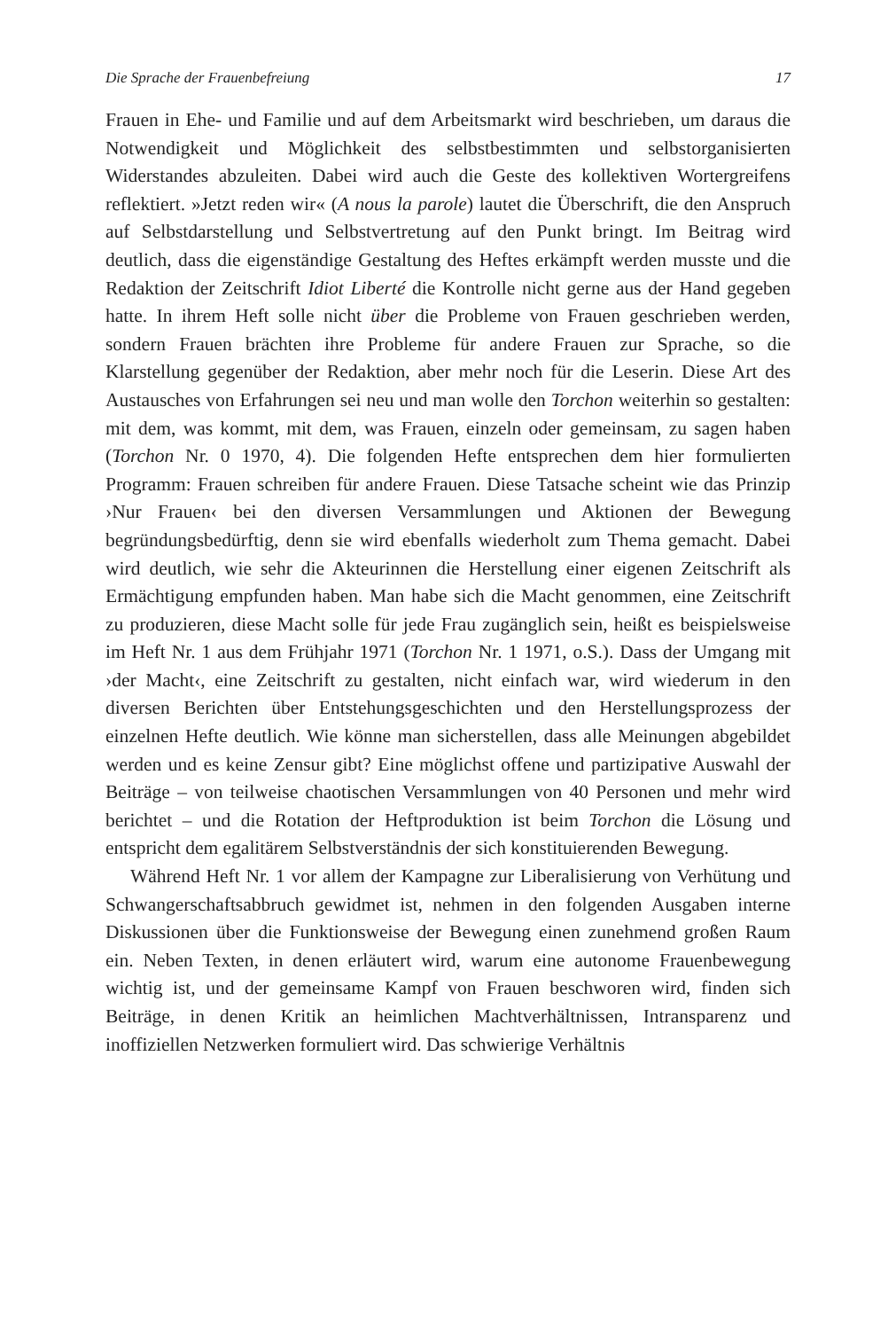Die Sprache der Frauenbefreiung 17
Frauen in Ehe- und Familie und auf dem Arbeitsmarkt wird beschrieben, um daraus die Notwendigkeit und Möglichkeit des selbstbestimmten und selbstorganisierten Widerstandes abzuleiten. Dabei wird auch die Geste des kollektiven Wortergreifens reflektiert. »Jetzt reden wir« (A nous la parole) lautet die Überschrift, die den Anspruch auf Selbstdarstellung und Selbstvertretung auf den Punkt bringt. Im Beitrag wird deutlich, dass die eigenständige Gestaltung des Heftes erkämpft werden musste und die Redaktion der Zeitschrift Idiot Liberté die Kontrolle nicht gerne aus der Hand gegeben hatte. In ihrem Heft solle nicht über die Probleme von Frauen geschrieben werden, sondern Frauen brächten ihre Probleme für andere Frauen zur Sprache, so die Klarstellung gegenüber der Redaktion, aber mehr noch für die Leserin. Diese Art des Austausches von Erfahrungen sei neu und man wolle den Torchon weiterhin so gestalten: mit dem, was kommt, mit dem, was Frauen, einzeln oder gemeinsam, zu sagen haben (Torchon Nr. 0 1970, 4). Die folgenden Hefte entsprechen dem hier formulierten Programm: Frauen schreiben für andere Frauen. Diese Tatsache scheint wie das Prinzip ›Nur Frauen‹ bei den diversen Versammlungen und Aktionen der Bewegung begründungsbedürftig, denn sie wird ebenfalls wiederholt zum Thema gemacht. Dabei wird deutlich, wie sehr die Akteurinnen die Herstellung einer eigenen Zeitschrift als Ermächtigung empfunden haben. Man habe sich die Macht genommen, eine Zeitschrift zu produzieren, diese Macht solle für jede Frau zugänglich sein, heißt es beispielsweise im Heft Nr. 1 aus dem Frühjahr 1971 (Torchon Nr. 1 1971, o.S.). Dass der Umgang mit ›der Macht‹, eine Zeitschrift zu gestalten, nicht einfach war, wird wiederum in den diversen Berichten über Entstehungsgeschichten und den Herstellungsprozess der einzelnen Hefte deutlich. Wie könne man sicherstellen, dass alle Meinungen abgebildet werden und es keine Zensur gibt? Eine möglichst offene und partizipative Auswahl der Beiträge – von teilweise chaotischen Versammlungen von 40 Personen und mehr wird berichtet – und die Rotation der Heftproduktion ist beim Torchon die Lösung und entspricht dem egalitärem Selbstverständnis der sich konstituierenden Bewegung.
Während Heft Nr. 1 vor allem der Kampagne zur Liberalisierung von Verhütung und Schwangerschaftsabbruch gewidmet ist, nehmen in den folgenden Ausgaben interne Diskussionen über die Funktionsweise der Bewegung einen zunehmend großen Raum ein. Neben Texten, in denen erläutert wird, warum eine autonome Frauenbewegung wichtig ist, und der gemeinsame Kampf von Frauen beschworen wird, finden sich Beiträge, in denen Kritik an heimlichen Machtverhältnissen, Intransparenz und inoffiziellen Netzwerken formuliert wird. Das schwierige Verhältnis